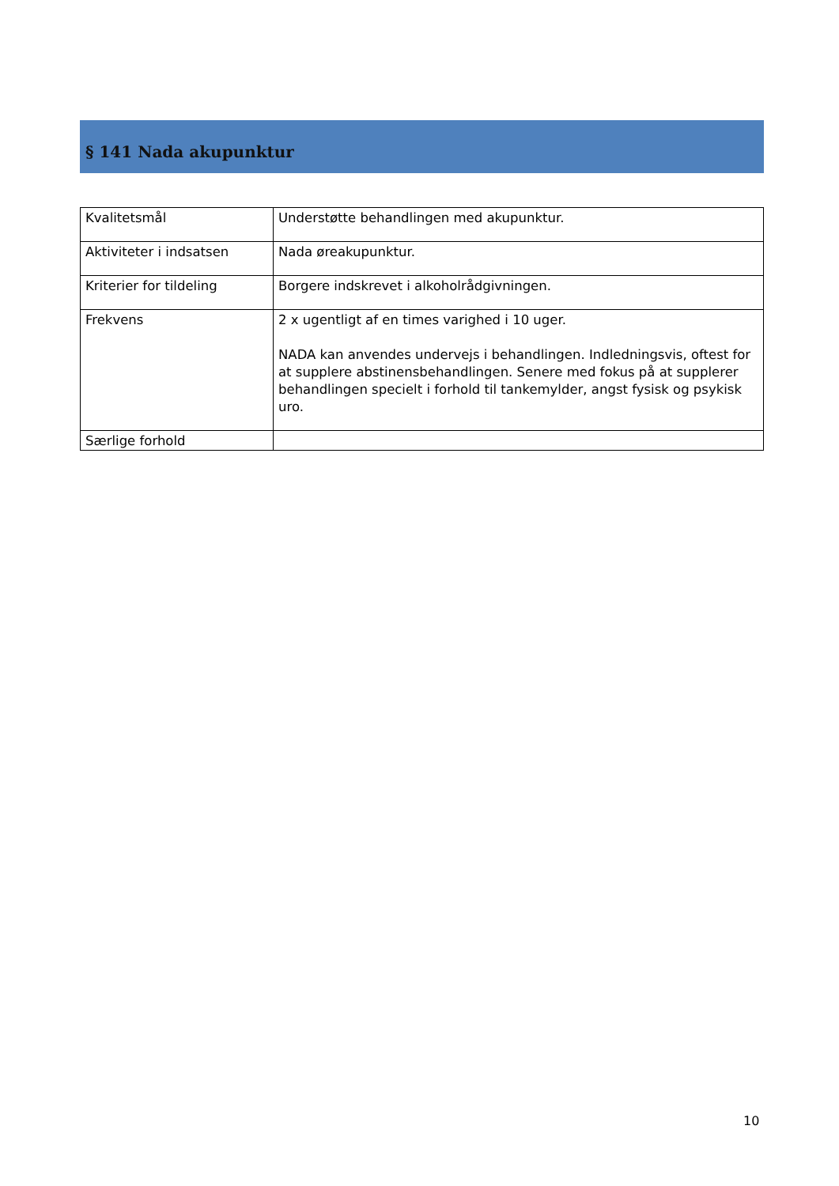§ 141 Nada akupunktur
| Kvalitetsmål | Understøtte behandlingen med akupunktur. |
| Aktiviteter i indsatsen | Nada øreakupunktur. |
| Kriterier for tildeling | Borgere indskrevet i alkoholrådgivningen. |
| Frekvens | 2 x ugentligt af en times varighed i 10 uger. NADA kan anvendes undervejs i behandlingen. Indledningsvis, oftest for at supplere abstinensbehandlingen. Senere med fokus på at supplerer behandlingen specielt i forhold til tankemylder, angst fysisk og psykisk uro. |
| Særlige forhold | |
10